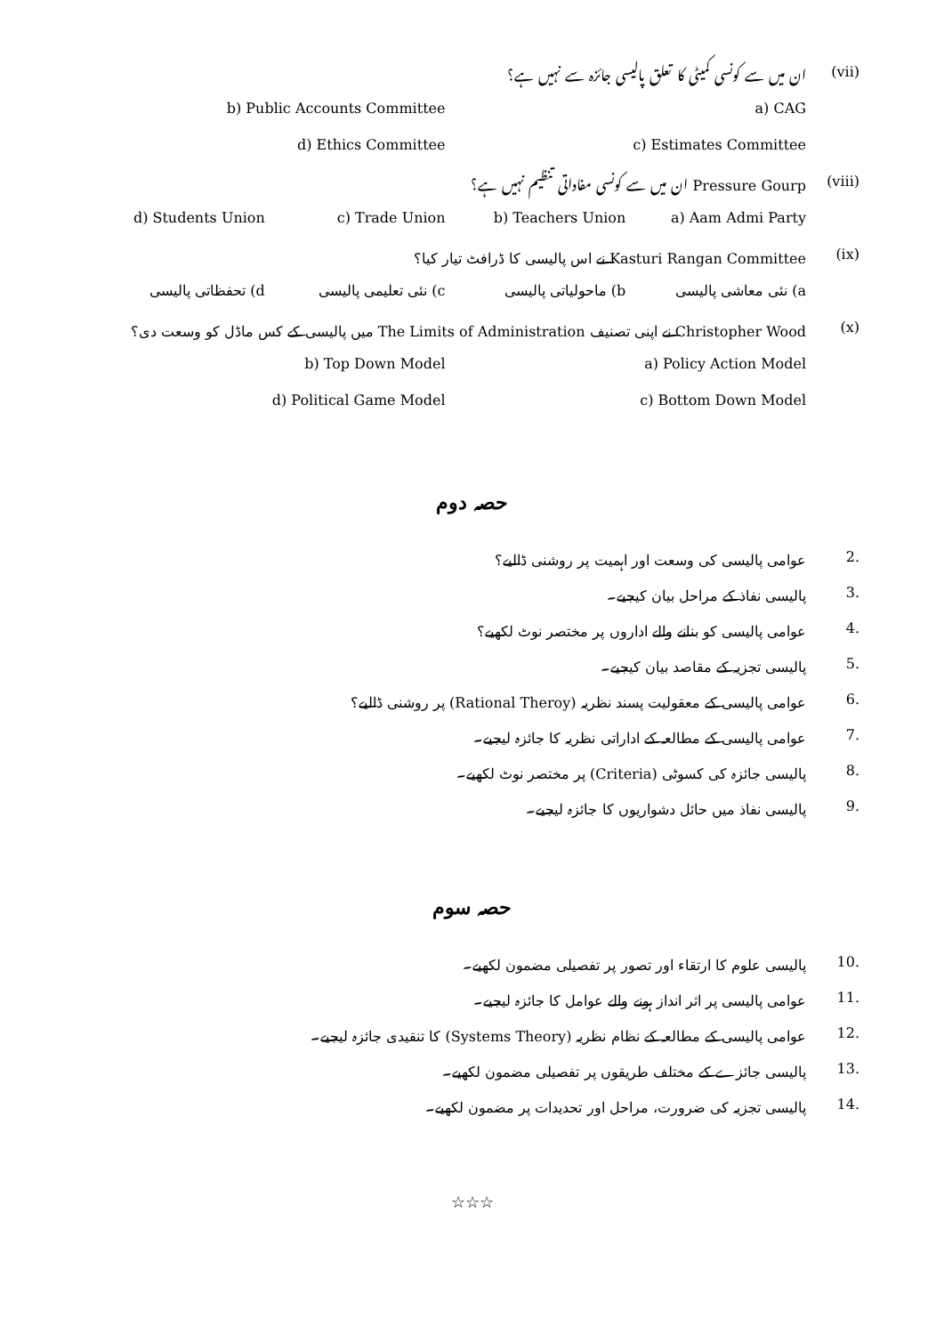(vii) ان میں سے کونسی کمیٹی کا تعلق پالیسی جائزہ سے نہیں ہے؟
a) CAG b) Public Accounts Committee
c) Estimates Committee d) Ethics Committee
(viii) Pressure Gourp ان میں سے کونسی مفاداتی تنظیم نہیں ہے؟
a) Aam Admi Party b) Teachers Union c) Trade Union d) Students Union
(ix) Kasturi Rangan Committee نے اس پالیسی کا ڈرافٹ تیار کیا؟
a) نئی معاشی پالیسی b) ماحولیاتی پالیسی c) نئی تعلیمی پالیسی d) تحفظاتی پالیسی
(x) Christopher Wood نے اپنی تصنیف The Limits of Administration میں پالیسی کے کس ماڈل کو وسعت دی؟
a) Policy Action Model b) Top Down Model
c) Bottom Down Model d) Political Game Model
حصہ دوم
2. عوامی پالیسی کی وسعت اور اہمیت پر روشنی ڈالیے؟
3. پالیسی نفاذ کے مراحل بیان کیجیے۔
4. عوامی پالیسی کو بنانے والے اداروں پر مختصر نوٹ لکھیے؟
5. پالیسی تجزیہ کے مقاصد بیان کیجیے۔
6. عوامی پالیسی کے معقولیت پسند نظریہ (Rational Theroy) پر روشنی ڈالیے؟
7. عوامی پالیسی کے مطالعہ کے اداراتی نظریہ کا جائزہ لیجیے۔
8. پالیسی جائزہ کی کسوٹی (Criteria) پر مختصر نوٹ لکھیے۔
9. پالیسی نفاذ میں حائل دشواریوں کا جائزہ لیجیے۔
حصہ سوم
10. پالیسی علوم کا ارتقاء اور تصور پر تفصیلی مضمون لکھیے۔
11. عوامی پالیسی پر اثر انداز ہونے والے عوامل کا جائزہ لیجیے۔
12. عوامی پالیسی کے مطالعہ کے نظام نظریہ (Systems Theory) کا تنقیدی جائزہ لیجیے۔
13. پالیسی جائزے کے مختلف طریقوں پر تفصیلی مضمون لکھیے۔
14. پالیسی تجزیہ کی ضرورت، مراحل اور تحدیدات پر مضمون لکھیے۔
☆☆☆